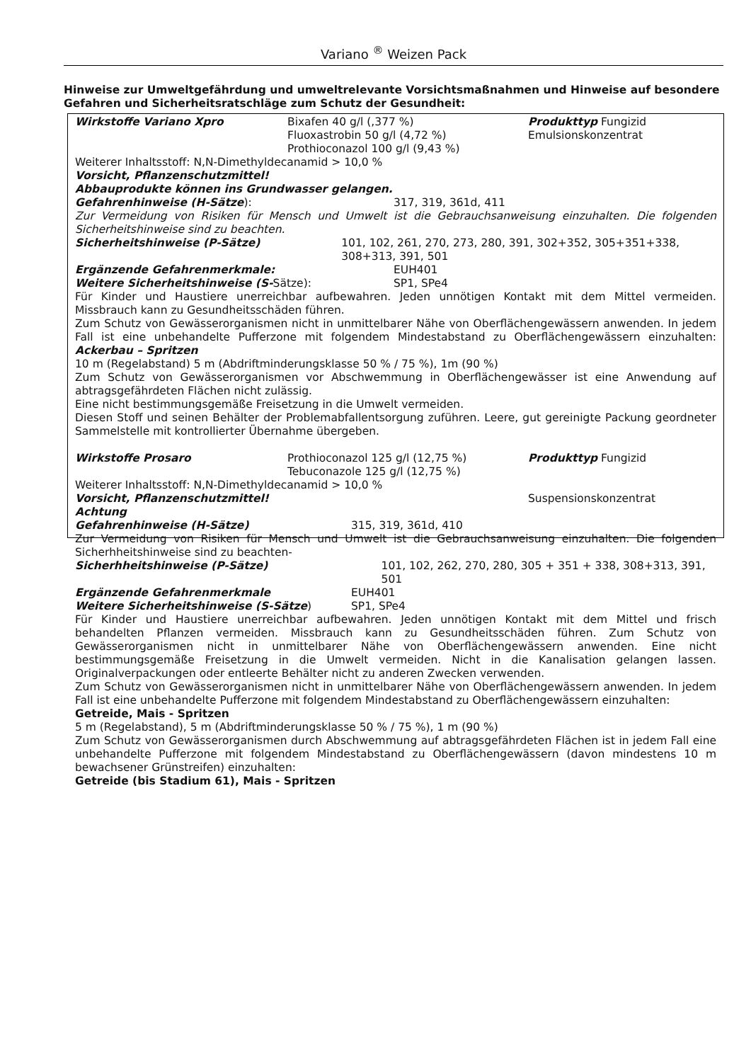Variano <sup>®</sup> Weizen Pack
Hinweise zur Umweltgefährdung und umweltrelevante Vorsichtsmaßnahmen und Hinweise auf besondere Gefahren und Sicherheitsratschläge zum Schutz der Gesundheit:
Wirkstoffe Variano Xpro Bixafen 40 g/l (,377 %)
Fluoxastrobin 50 g/l (4,72 %)
Prothioconazol 100 g/l (9,43 %)
Produkttyp Fungizid
Emulsionskonzentrat
Weiterer Inhaltsstoff: N,N-Dimethyldecanamid > 10,0 %
Vorsicht, Pflanzenschutzmittel!
Abbauprodukte können ins Grundwasser gelangen.
Gefahrenhinweise (H-Sätze): 317, 319, 361d, 411
Zur Vermeidung von Risiken für Mensch und Umwelt ist die Gebrauchsanweisung einzuhalten. Die folgenden Sicherheitshinweise sind zu beachten.
Sicherheitshinweise (P-Sätze) 101, 102, 261, 270, 273, 280, 391, 302+352, 305+351+338, 308+313, 391, 501
Ergänzende Gefahrenmerkmale: EUH401
Weitere Sicherheitshinweise (S-Sätze): SP1, SPe4
Für Kinder und Haustiere unerreichbar aufbewahren. Jeden unnötigen Kontakt mit dem Mittel vermeiden. Missbrauch kann zu Gesundheitsschäden führen.
Zum Schutz von Gewässerorganismen nicht in unmittelbarer Nähe von Oberflächengewässern anwenden. In jedem Fall ist eine unbehandelte Pufferzone mit folgendem Mindestabstand zu Oberflächengewässern einzuhalten: Ackerbau – Spritzen
10 m (Regelabstand) 5 m (Abdriftminderungsklasse 50 % / 75 %), 1m (90 %)
Zum Schutz von Gewässerorganismen vor Abschwemmung in Oberflächengewässer ist eine Anwendung auf abtragsgefährdeten Flächen nicht zulässig.
Eine nicht bestimmungsgemäße Freisetzung in die Umwelt vermeiden.
Diesen Stoff und seinen Behälter der Problemabfallentsorgung zuführen. Leere, gut gereinigte Packung geordneter Sammelstelle mit kontrollierter Übernahme übergeben.
Wirkstoffe Prosaro Prothioconazol 125 g/l (12,75 %)
Tebuconazole 125 g/l (12,75 %)
Produkttyp Fungizid
Weiterer Inhaltsstoff: N,N-Dimethyldecanamid > 10,0 %
Vorsicht, Pflanzenschutzmittel! Suspensionskonzentrat
Achtung
Gefahrenhinweise (H-Sätze) 315, 319, 361d, 410
Zur Vermeidung von Risiken für Mensch und Umwelt ist die Gebrauchsanweisung einzuhalten. Die folgenden Sicherhheitshinweise sind zu beachten-
Sicherhheitshinweise (P-Sätze) 101, 102, 262, 270, 280, 305 + 351 + 338, 308+313, 391, 501
Ergänzende Gefahrenmerkmale EUH401
Weitere Sicherheitshinweise (S-Sätze) SP1, SPe4
Für Kinder und Haustiere unerreichbar aufbewahren. Jeden unnötigen Kontakt mit dem Mittel und frisch behandelten Pflanzen vermeiden. Missbrauch kann zu Gesundheitsschäden führen. Zum Schutz von Gewässerorganismen nicht in unmittelbarer Nähe von Oberflächengewässern anwenden. Eine nicht bestimmungsgemäße Freisetzung in die Umwelt vermeiden. Nicht in die Kanalisation gelangen lassen. Originalverpackungen oder entleerte Behälter nicht zu anderen Zwecken verwenden.
Zum Schutz von Gewässerorganismen nicht in unmittelbarer Nähe von Oberflächengewässern anwenden. In jedem Fall ist eine unbehandelte Pufferzone mit folgendem Mindestabstand zu Oberflächengewässern einzuhalten:
Getreide, Mais - Spritzen
5 m (Regelabstand), 5 m (Abdriftminderungsklasse 50 % / 75 %), 1 m (90 %)
Zum Schutz von Gewässerorganismen durch Abschwemmung auf abtragsgefährdeten Flächen ist in jedem Fall eine unbehandelte Pufferzone mit folgendem Mindestabstand zu Oberflächengewässern (davon mindestens 10 m bewachsener Grünstreifen) einzuhalten:
Getreide (bis Stadium 61), Mais - Spritzen